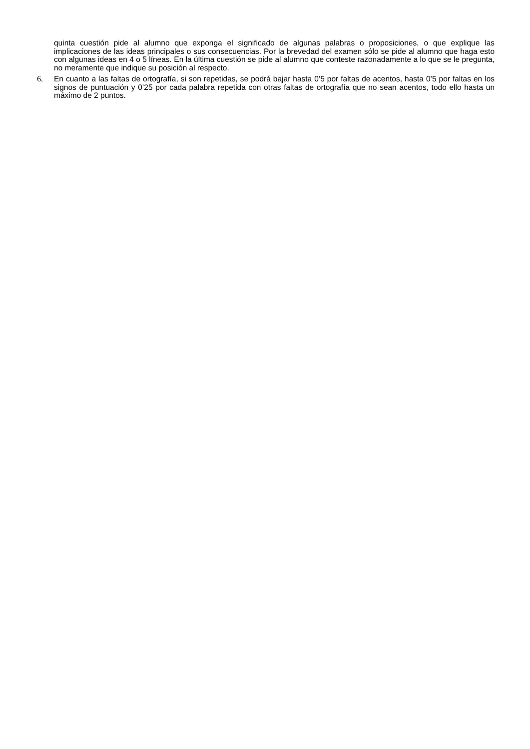quinta cuestión pide al alumno que exponga el significado de algunas palabras o proposiciones, o que explique las implicaciones de las ideas principales o sus consecuencias. Por la brevedad del examen sólo se pide al alumno que haga esto con algunas ideas en 4 o 5 líneas. En la última cuestión se pide al alumno que conteste razonadamente a lo que se le pregunta, no meramente que indique su posición al respecto.
6. En cuanto a las faltas de ortografía, si son repetidas, se podrá bajar hasta 0’5 por faltas de acentos, hasta 0’5 por faltas en los signos de puntuación y 0’25 por cada palabra repetida con otras faltas de ortografía que no sean acentos, todo ello hasta un máximo de 2 puntos.